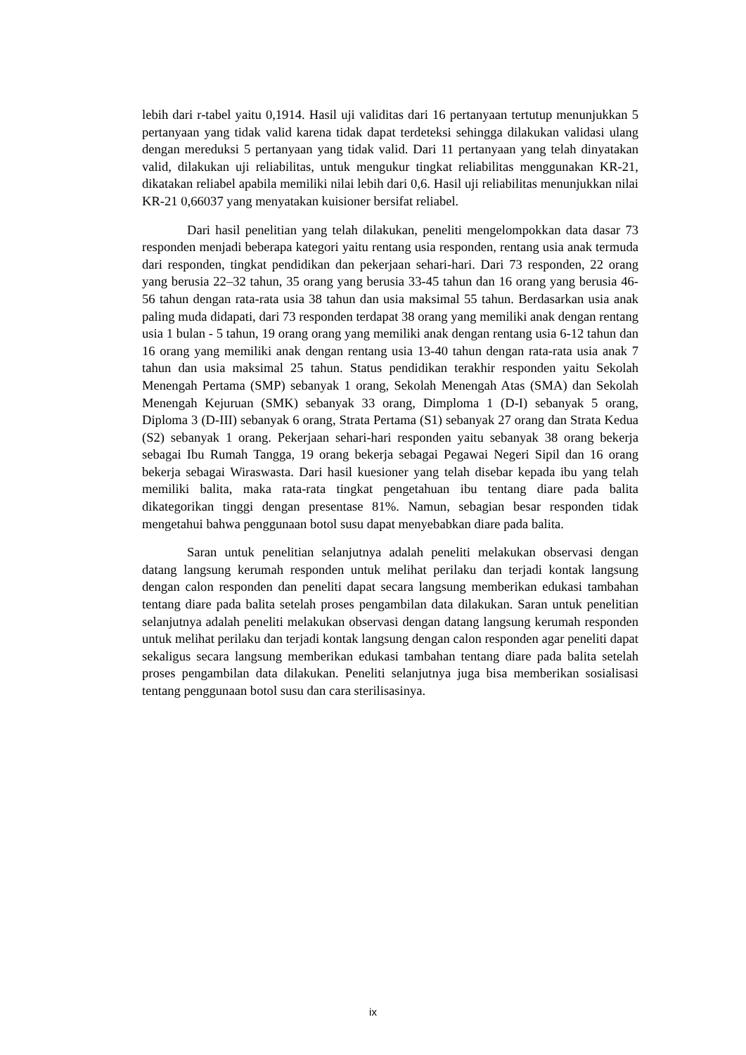lebih dari r-tabel yaitu 0,1914. Hasil uji validitas dari 16 pertanyaan tertutup menunjukkan 5 pertanyaan yang tidak valid karena tidak dapat terdeteksi sehingga dilakukan validasi ulang dengan mereduksi 5 pertanyaan yang tidak valid. Dari 11 pertanyaan yang telah dinyatakan valid, dilakukan uji reliabilitas, untuk mengukur tingkat reliabilitas menggunakan KR-21, dikatakan reliabel apabila memiliki nilai lebih dari 0,6. Hasil uji reliabilitas menunjukkan nilai KR-21 0,66037 yang menyatakan kuisioner bersifat reliabel.
Dari hasil penelitian yang telah dilakukan, peneliti mengelompokkan data dasar 73 responden menjadi beberapa kategori yaitu rentang usia responden, rentang usia anak termuda dari responden, tingkat pendidikan dan pekerjaan sehari-hari. Dari 73 responden, 22 orang yang berusia 22–32 tahun, 35 orang yang berusia 33-45 tahun dan 16 orang yang berusia 46-56 tahun dengan rata-rata usia 38 tahun dan usia maksimal 55 tahun. Berdasarkan usia anak paling muda didapati, dari 73 responden terdapat 38 orang yang memiliki anak dengan rentang usia 1 bulan - 5 tahun, 19 orang orang yang memiliki anak dengan rentang usia 6-12 tahun dan 16 orang yang memiliki anak dengan rentang usia 13-40 tahun dengan rata-rata usia anak 7 tahun dan usia maksimal 25 tahun. Status pendidikan terakhir responden yaitu Sekolah Menengah Pertama (SMP) sebanyak 1 orang, Sekolah Menengah Atas (SMA) dan Sekolah Menengah Kejuruan (SMK) sebanyak 33 orang, Dimploma 1 (D-I) sebanyak 5 orang, Diploma 3 (D-III) sebanyak 6 orang, Strata Pertama (S1) sebanyak 27 orang dan Strata Kedua (S2) sebanyak 1 orang. Pekerjaan sehari-hari responden yaitu sebanyak 38 orang bekerja sebagai Ibu Rumah Tangga, 19 orang bekerja sebagai Pegawai Negeri Sipil dan 16 orang bekerja sebagai Wiraswasta. Dari hasil kuesioner yang telah disebar kepada ibu yang telah memiliki balita, maka rata-rata tingkat pengetahuan ibu tentang diare pada balita dikategorikan tinggi dengan presentase 81%. Namun, sebagian besar responden tidak mengetahui bahwa penggunaan botol susu dapat menyebabkan diare pada balita.
Saran untuk penelitian selanjutnya adalah peneliti melakukan observasi dengan datang langsung kerumah responden untuk melihat perilaku dan terjadi kontak langsung dengan calon responden dan peneliti dapat secara langsung memberikan edukasi tambahan tentang diare pada balita setelah proses pengambilan data dilakukan. Saran untuk penelitian selanjutnya adalah peneliti melakukan observasi dengan datang langsung kerumah responden untuk melihat perilaku dan terjadi kontak langsung dengan calon responden agar peneliti dapat sekaligus secara langsung memberikan edukasi tambahan tentang diare pada balita setelah proses pengambilan data dilakukan. Peneliti selanjutnya juga bisa memberikan sosialisasi tentang penggunaan botol susu dan cara sterilisasinya.
ix